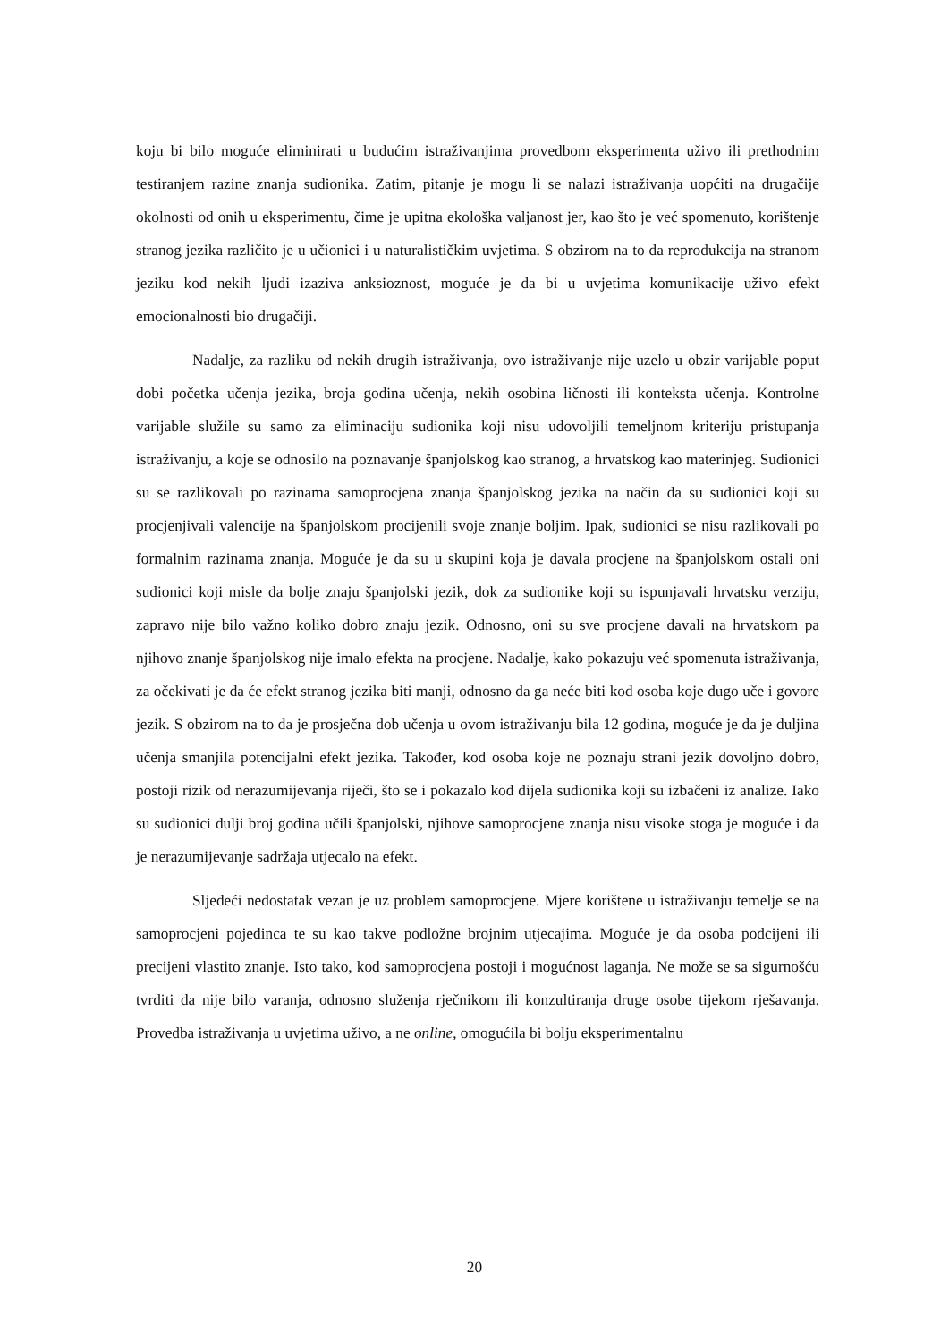koju bi bilo moguće eliminirati u budućim istraživanjima provedbom eksperimenta uživo ili prethodnim testiranjem razine znanja sudionika. Zatim, pitanje je mogu li se nalazi istraživanja uopćiti na drugačije okolnosti od onih u eksperimentu, čime je upitna ekološka valjanost jer, kao što je već spomenuto, korištenje stranog jezika različito je u učionici i u naturalističkim uvjetima. S obzirom na to da reprodukcija na stranom jeziku kod nekih ljudi izaziva anksioznost, moguće je da bi u uvjetima komunikacije uživo efekt emocionalnosti bio drugačiji.
Nadalje, za razliku od nekih drugih istraživanja, ovo istraživanje nije uzelo u obzir varijable poput dobi početka učenja jezika, broja godina učenja, nekih osobina ličnosti ili konteksta učenja. Kontrolne varijable služile su samo za eliminaciju sudionika koji nisu udovoljili temeljnom kriteriju pristupanja istraživanju, a koje se odnosilo na poznavanje španjolskog kao stranog, a hrvatskog kao materinjeg. Sudionici su se razlikovali po razinama samoprocjena znanja španjolskog jezika na način da su sudionici koji su procjenjivali valencije na španjolskom procijenili svoje znanje boljim. Ipak, sudionici se nisu razlikovali po formalnim razinama znanja. Moguće je da su u skupini koja je davala procjene na španjolskom ostali oni sudionici koji misle da bolje znaju španjolski jezik, dok za sudionike koji su ispunjavali hrvatsku verziju, zapravo nije bilo važno koliko dobro znaju jezik. Odnosno, oni su sve procjene davali na hrvatskom pa njihovo znanje španjolskog nije imalo efekta na procjene. Nadalje, kako pokazuju već spomenuta istraživanja, za očekivati je da će efekt stranog jezika biti manji, odnosno da ga neće biti kod osoba koje dugo uče i govore jezik. S obzirom na to da je prosječna dob učenja u ovom istraživanju bila 12 godina, moguće je da je duljina učenja smanjila potencijalni efekt jezika. Također, kod osoba koje ne poznaju strani jezik dovoljno dobro, postoji rizik od nerazumijevanja riječi, što se i pokazalo kod dijela sudionika koji su izbačeni iz analize. Iako su sudionici dulji broj godina učili španjolski, njihove samoprocjene znanja nisu visoke stoga je moguće i da je nerazumijevanje sadržaja utjecalo na efekt.
Sljedeći nedostatak vezan je uz problem samoprocjene. Mjere korištene u istraživanju temelje se na samoprocjeni pojedinca te su kao takve podložne brojnim utjecajima. Moguće je da osoba podcijeni ili precijeni vlastito znanje. Isto tako, kod samoprocjena postoji i mogućnost laganja. Ne može se sa sigurnošću tvrditi da nije bilo varanja, odnosno služenja rječnikom ili konzultiranja druge osobe tijekom rješavanja. Provedba istraživanja u uvjetima uživo, a ne online, omogućila bi bolju eksperimentalnu
20